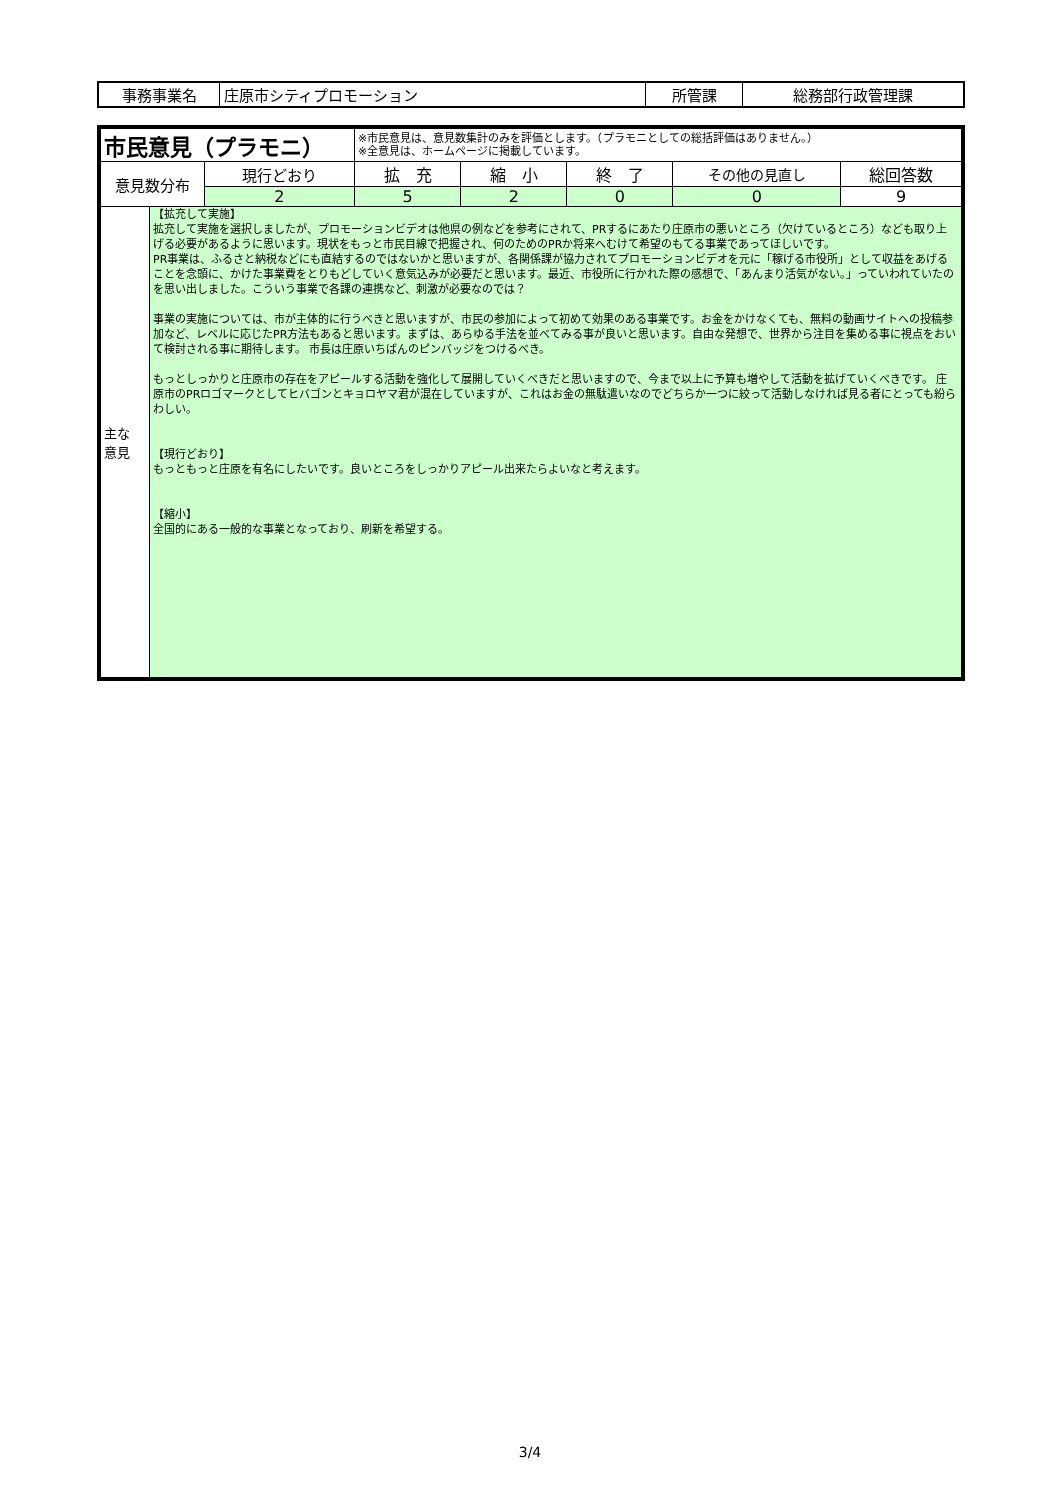| 事務事業名 | 庄原市シティプロモーション | 所管課 | 総務部行政管理課 |
| 市民意見（プラモニ） | | | ※市民意見は、意見数集計のみを評価とします。（プラモニとしての総括評価はありません。） ※全意見は、ホームページに掲載しています。 | | | | |
| 意見数分布 | | 現行どおり | 拡 充 | 縮 小 | 終 了 | その他の見直し | 総回答数 |
| | | 2 | 5 | 2 | 0 | 0 | 9 |
| 主な 意見 | 【拡充して実施】 拡充して実施を選択しましたが、プロモーションビデオは他県の例などを参考にされて、PRするにあたり庄原市の悪いところ（欠けているところ）なども取り上げる必要があるように思います。現状をもっと市民目線で把握され、何のためのPRか将来へむけて希望のもてる事業であってほしいです。 PR事業は、ふるさと納税などにも直結するのではないかと思いますが、各関係課が協力されてプロモーションビデオを元に「稼げる市役所」として収益をあげることを念頭に、かけた事業費をとりもどしていく意気込みが必要だと思います。最近、市役所に行かれた際の感想で、「あんまり活気がない。」っていわれていたのを思い出しました。こういう事業で各課の連携など、刺激が必要なのでは？ 事業の実施については、市が主体的に行うべきと思いますが、市民の参加によって初めて効果のある事業です。お金をかけなくても、無料の動画サイトへの投稿参加など、レベルに応じたPR方法もあると思います。まずは、あらゆる手法を並べてみる事が良いと思います。自由な発想で、世界から注目を集める事に視点をおいて検討される事に期待します。 市長は庄原いちばんのピンバッジをつけるべき。 もっとしっかりと庄原市の存在をアピールする活動を強化して展開していくべきだと思いますので、今まで以上に予算も増やして活動を拡げていくべきです。 庄原市のPRロゴマークとしてヒバゴンとキョロヤマ君が混在していますが、これはお金の無駄遣いなのでどちらか一つに絞って活動しなければ見る者にとっても紛らわしい。 【現行どおり】 もっともっと庄原を有名にしたいです。良いところをしっかりアピール出来たらよいなと考えます。 【縮小】 全国的にある一般的な事業となっており、刷新を希望する。 | | | | | | |
3/4